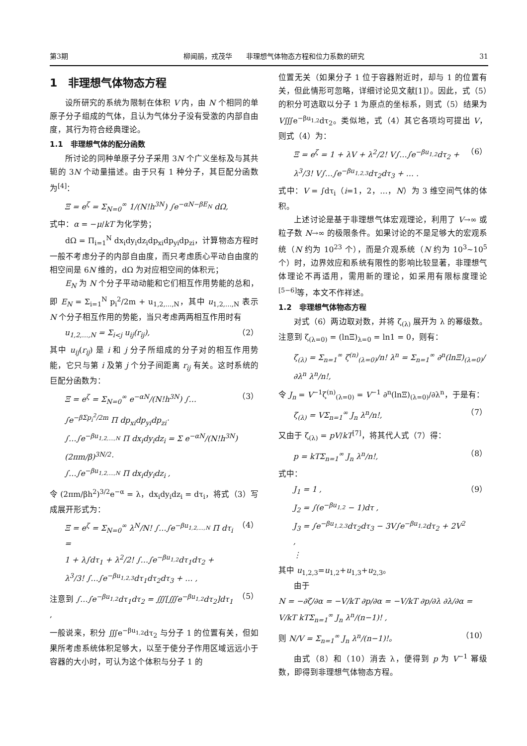第3期 柳闻鹃，戎茂华　　非理想气体物态方程和位力系数的研究 31
1　非理想气体物态方程
设所研究的系统为限制在体积 V 内，由 N 个相同的单原子分子组成的气体，且认为气体分子没有受激的内部自由度，其行为符合经典理论。
1.1　非理想气体的配分函数
所讨论的同种单原子分子采用 3N 个广义坐标及与其共轭的 3N 个动量描述。由于只有 1 种分子，其巨配分函数为<sup>[4]</sup>：
Ξ = e<sup>ζ</sup> = Σ<sub>N=0</sub><sup>∞</sup> 1/(N!h<sup>3N</sup>) ∫e<sup>−αN−βE<sub>N</sub></sup> dΩ,
式中：α = −μ/kT 为化学势；
dΩ = Π<sub>i=1</sub><sup>N</sup> dx<sub>i</sub>dy<sub>i</sub>dz<sub>i</sub>dp<sub>xi</sub>dp<sub>yi</sub>dp<sub>zi</sub>，计算物态方程时一般不考虑分子的内部自由度，而只考虑质心平动自由度的相空间是 6N 维的，dΩ 为对应相空间的体积元；
E<sub>N</sub> 为 N 个分子平动动能和它们相互作用势能的总和，即 E<sub>N</sub> = Σ<sub>i=1</sub><sup>N</sup> p<sub>i</sub><sup>2</sup>/2m + u<sub>1,2,…,N</sub>，其中 u<sub>1,2,…,N</sub> 表示 N 个分子相互作用的势能，当只考虑两两相互作用时有
u<sub>1,2,…,N</sub> = Σ<sub>i<j</sub> u<sub>ij</sub>(r<sub>ij</sub>), （2）
其中 u<sub>ij</sub>(r<sub>ij</sub>) 是 i 和 j 分子所组成的分子对的相互作用势能，它只与第 i 及第 j 个分子间距离 r<sub>ij</sub> 有关。这时系统的巨配分函数为：
Ξ = e<sup>ζ</sup> = Σ<sub>N=0</sub><sup>∞</sup> e<sup>−αN</sup>/(N!h<sup>3N</sup>) ∫…∫e<sup>−βΣp<sub>i</sub><sup>2</sup>/2m</sup> Π dp<sub>xi</sub>dp<sub>yi</sub>dp<sub>zi</sub>·
∫…∫e<sup>−βu<sub>1,2,…,N</sub></sup> Π dx<sub>i</sub>dy<sub>i</sub>dz<sub>i</sub> = Σ e<sup>−αN</sup>/(N!h<sup>3N</sup>) (2πm/β)<sup>3N/2</sup>·
∫…∫e<sup>−βu<sub>1,2,…,N</sub></sup> Π dx<sub>i</sub>dy<sub>i</sub>dz<sub>i</sub> , （3）
令 (2πm/βh<sup>2</sup>)<sup>3/2</sup>e<sup>−α</sup> = λ，dx<sub>i</sub>dy<sub>i</sub>dz<sub>i</sub> = dτ<sub>i</sub>，将式（3）写成展开形式为：
Ξ = e<sup>ζ</sup> = Σ<sub>N=0</sub><sup>∞</sup> λ<sup>N</sup>/N! ∫…∫e<sup>−βu<sub>1,2,…,N</sub></sup> Π dτ<sub>i</sub> =
1 + λ∫dτ<sub>1</sub> + λ<sup>2</sup>/2! ∫…∫e<sup>−βu<sub>1,2</sub></sup>dτ<sub>1</sub>dτ<sub>2</sub> +
λ<sup>3</sup>/3! ∫…∫e<sup>−βu<sub>1,2,3</sub></sup>dτ<sub>1</sub>dτ<sub>2</sub>dτ<sub>3</sub> + … , （4）
注意到 ∫…∫e<sup>−βu<sub>1,2</sub></sup>dτ<sub>1</sub>dτ<sub>2</sub> = ∭[∭e<sup>−βu<sub>1,2</sub></sup>dτ<sub>2</sub>]dτ<sub>1</sub> , （5）
一般说来，积分 ∭e<sup>−βu<sub>1,2</sub></sup>dτ<sub>2</sub> 与分子 1 的位置有关，但如果所考虑系统体积足够大，以至于使分子作用区域远远小于容器的大小时，可认为这个体积与分子 1 的
位置无关（如果分子 1 位于容器附近时，却与 1 的位置有关，但此情形可忽略，详细讨论见文献[1]）。因此，式（5）的积分可选取以分子 1 为原点的坐标系，则式（5）结果为 V∭e<sup>−βu<sub>1,2</sub></sup>dτ<sub>2</sub>。类似地，式（4）其它各项均可提出 V，则式（4）为：
Ξ = e<sup>ζ</sup> = 1 + λV + λ<sup>2</sup>/2! V∫…∫e<sup>−βu<sub>1,2</sub></sup>dτ<sub>2</sub> +
λ<sup>3</sup>/3! V∫…∫e<sup>−βu<sub>1,2,3</sub></sup>dτ<sub>2</sub>dτ<sub>3</sub> + … . （6）
式中：V = ∫dτ<sub>i</sub>（i=1，2，…，N）为 3 维空间气体的体积。
上述讨论是基于非理想气体宏观理论，利用了 V→∞ 或粒子数 N→∞ 的极限条件。如果讨论的不是足够大的宏观系统（N 约为 10<sup>23</sup> 个），而是介观系统（N 约为 10<sup>3</sup>~10<sup>5</sup> 个）时，边界效应和系统有限性的影响比较显著，非理想气体理论不再适用，需用新的理论，如采用有限标度理论<sup>[5−6]</sup>等，本文不作祥述。
1.2　非理想气体物态方程
对式（6）两边取对数，并将 ζ<sub>(λ)</sub> 展开为 λ 的幂级数。注意到 ζ<sub>(λ=0)</sub> = (lnΞ)<sub>λ=0</sub> = ln1 = 0，则有：
ζ<sub>(λ)</sub> = Σ<sub>n=1</sub><sup>∞</sup> ζ<sup>(n)</sup><sub>(λ=0)</sub>/n! λ<sup>n</sup> = Σ<sub>n=1</sub><sup>∞</sup> ∂<sup>n</sup>(lnΞ)<sub>(λ=0)</sub>/∂λ<sup>n</sup> λ<sup>n</sup>/n!,
令 J<sub>n</sub> = V<sup>−1</sup>ζ<sup>(n)</sup><sub>(λ=0)</sub> = V<sup>−1</sup> ∂<sup>n</sup>(lnΞ)<sub>(λ=0)</sub>/∂λ<sup>n</sup>，于是有：
ζ<sub>(λ)</sub> = VΣ<sub>n=1</sub><sup>∞</sup> J<sub>n</sub> λ<sup>n</sup>/n!, （7）
又由于 ζ<sub>(λ)</sub> = pV/kT<sup>[7]</sup>，将其代人式（7）得：
p = kTΣ<sub>n=1</sub><sup>∞</sup> J<sub>n</sub> λ<sup>n</sup>/n!, （8）
式中：
J<sub>1</sub> = 1 ,
J<sub>2</sub> = ∫(e<sup>−βu<sub>1,2</sub></sup> − 1)dτ ,
J<sub>3</sub> = ∫e<sup>−βu<sub>1,2,3</sub></sup>dτ<sub>2</sub>dτ<sub>3</sub> − 3V∫e<sup>−βu<sub>1,2</sub></sup>dτ<sub>2</sub> + 2V<sup>2</sup> ,
⋮ （9）
其中 u<sub>1,2,3</sub>=u<sub>1,2</sub>+u<sub>1,3</sub>+u<sub>2,3</sub>。
由于
N = −∂ζ/∂α = −V/kT ∂p/∂α = −V/kT ∂p/∂λ ∂λ/∂α = V/kT kTΣ<sub>n=1</sub><sup>∞</sup> J<sub>n</sub> λ<sup>n</sup>/(n−1)! ,
则 N/V = Σ<sub>n=1</sub><sup>∞</sup> J<sub>n</sub> λ<sup>n</sup>/(n−1)!。 （10）
由式（8）和（10）消去 λ，便得到 p 为 V<sup>−1</sup> 幂级数，即得到非理想气体物态方程。